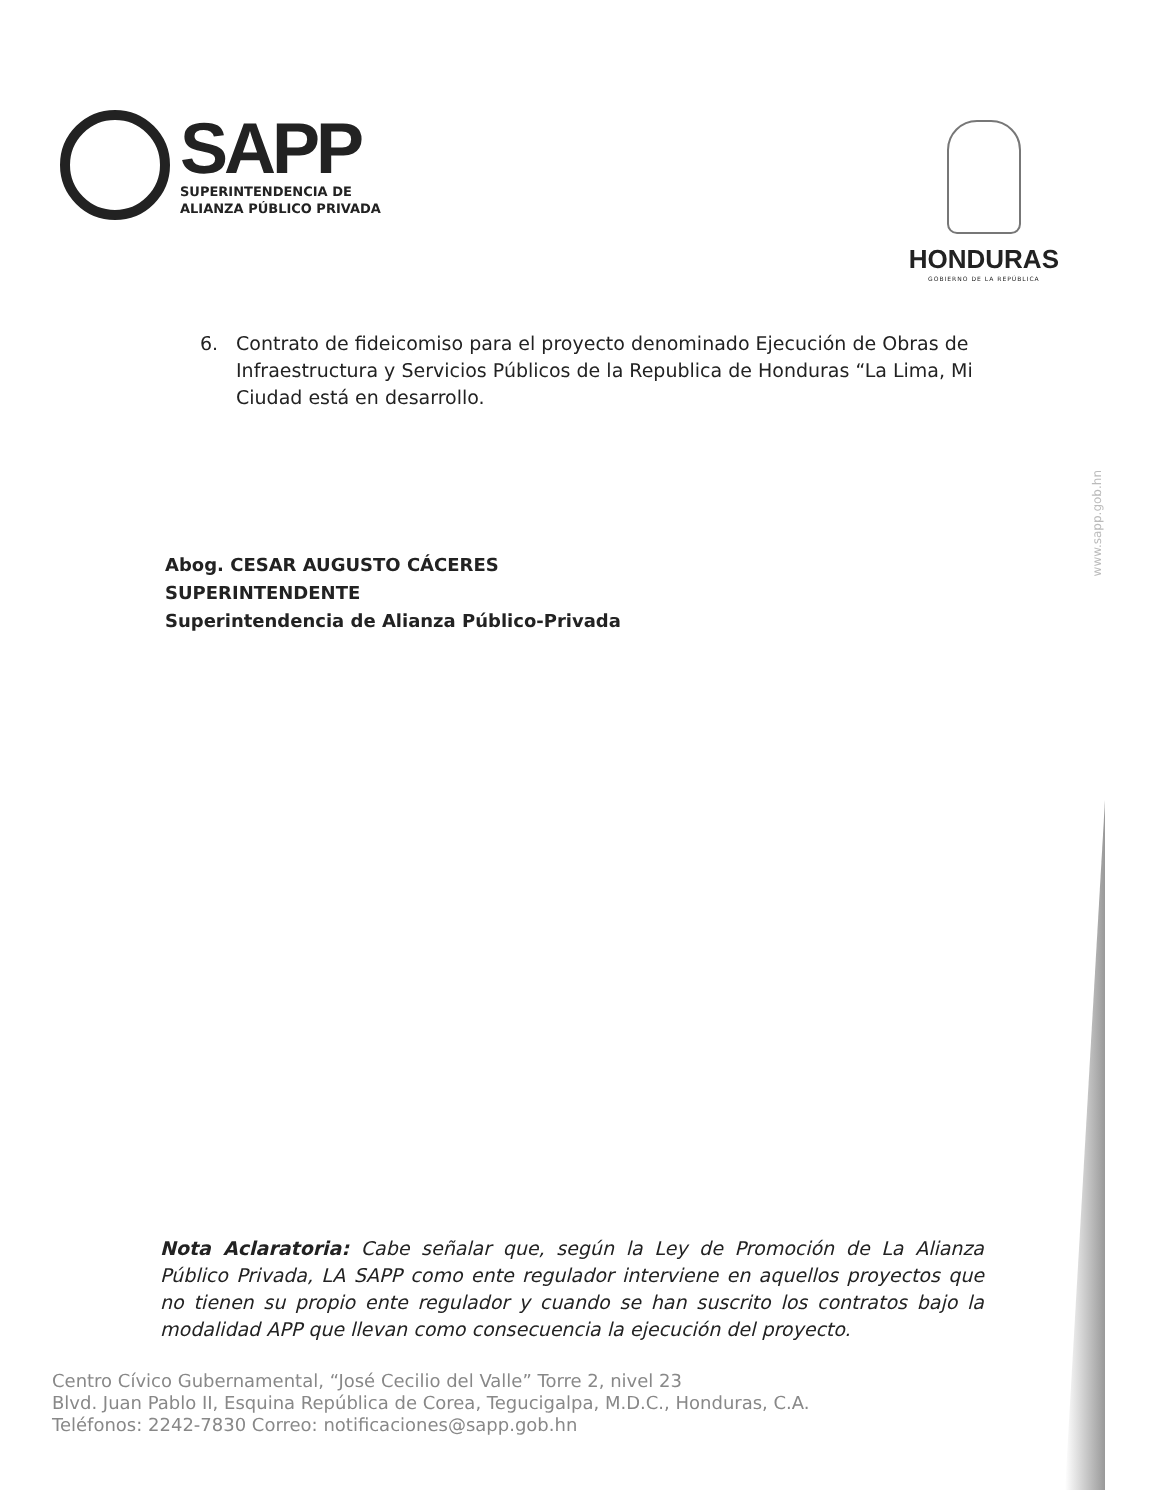SAPP
SUPERINTENDENCIA DE
ALIANZA PÚBLICO PRIVADA
HONDURAS
GOBIERNO DE LA REPÚBLICA
6. Contrato de fideicomiso para el proyecto denominado Ejecución de Obras de Infraestructura y Servicios Públicos de la Republica de Honduras “La Lima, Mi Ciudad está en desarrollo.
Abog. CESAR AUGUSTO CÁCERES
SUPERINTENDENTE
Superintendencia de Alianza Público-Privada
Nota Aclaratoria: Cabe señalar que, según la Ley de Promoción de La Alianza Público Privada, LA SAPP como ente regulador interviene en aquellos proyectos que no tienen su propio ente regulador y cuando se han suscrito los contratos bajo la modalidad APP que llevan como consecuencia la ejecución del proyecto.
www.sapp.gob.hn
Centro Cívico Gubernamental, “José Cecilio del Valle” Torre 2, nivel 23
Blvd. Juan Pablo II, Esquina República de Corea, Tegucigalpa, M.D.C., Honduras, C.A.
Teléfonos: 2242-7830 Correo: notificaciones@sapp.gob.hn